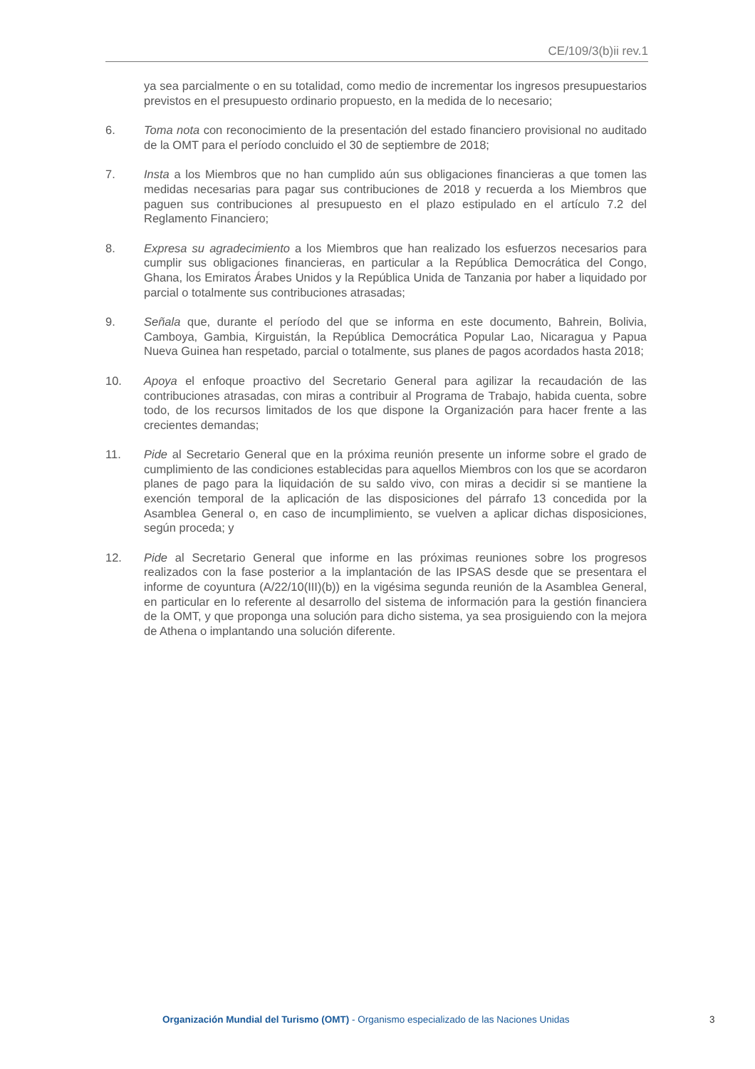CE/109/3(b)ii rev.1
ya sea parcialmente o en su totalidad, como medio de incrementar los ingresos presupuestarios previstos en el presupuesto ordinario propuesto, en la medida de lo necesario;
6. Toma nota con reconocimiento de la presentación del estado financiero provisional no auditado de la OMT para el período concluido el 30 de septiembre de 2018;
7. Insta a los Miembros que no han cumplido aún sus obligaciones financieras a que tomen las medidas necesarias para pagar sus contribuciones de 2018 y recuerda a los Miembros que paguen sus contribuciones al presupuesto en el plazo estipulado en el artículo 7.2 del Reglamento Financiero;
8. Expresa su agradecimiento a los Miembros que han realizado los esfuerzos necesarios para cumplir sus obligaciones financieras, en particular a la República Democrática del Congo, Ghana, los Emiratos Árabes Unidos y la República Unida de Tanzania por haber a liquidado por parcial o totalmente sus contribuciones atrasadas;
9. Señala que, durante el período del que se informa en este documento, Bahrein, Bolivia, Camboya, Gambia, Kirguistán, la República Democrática Popular Lao, Nicaragua y Papua Nueva Guinea han respetado, parcial o totalmente, sus planes de pagos acordados hasta 2018;
10. Apoya el enfoque proactivo del Secretario General para agilizar la recaudación de las contribuciones atrasadas, con miras a contribuir al Programa de Trabajo, habida cuenta, sobre todo, de los recursos limitados de los que dispone la Organización para hacer frente a las crecientes demandas;
11. Pide al Secretario General que en la próxima reunión presente un informe sobre el grado de cumplimiento de las condiciones establecidas para aquellos Miembros con los que se acordaron planes de pago para la liquidación de su saldo vivo, con miras a decidir si se mantiene la exención temporal de la aplicación de las disposiciones del párrafo 13 concedida por la Asamblea General o, en caso de incumplimiento, se vuelven a aplicar dichas disposiciones, según proceda; y
12. Pide al Secretario General que informe en las próximas reuniones sobre los progresos realizados con la fase posterior a la implantación de las IPSAS desde que se presentara el informe de coyuntura (A/22/10(III)(b)) en la vigésima segunda reunión de la Asamblea General, en particular en lo referente al desarrollo del sistema de información para la gestión financiera de la OMT, y que proponga una solución para dicho sistema, ya sea prosiguiendo con la mejora de Athena o implantando una solución diferente.
Organización Mundial del Turismo (OMT) - Organismo especializado de las Naciones Unidas
3